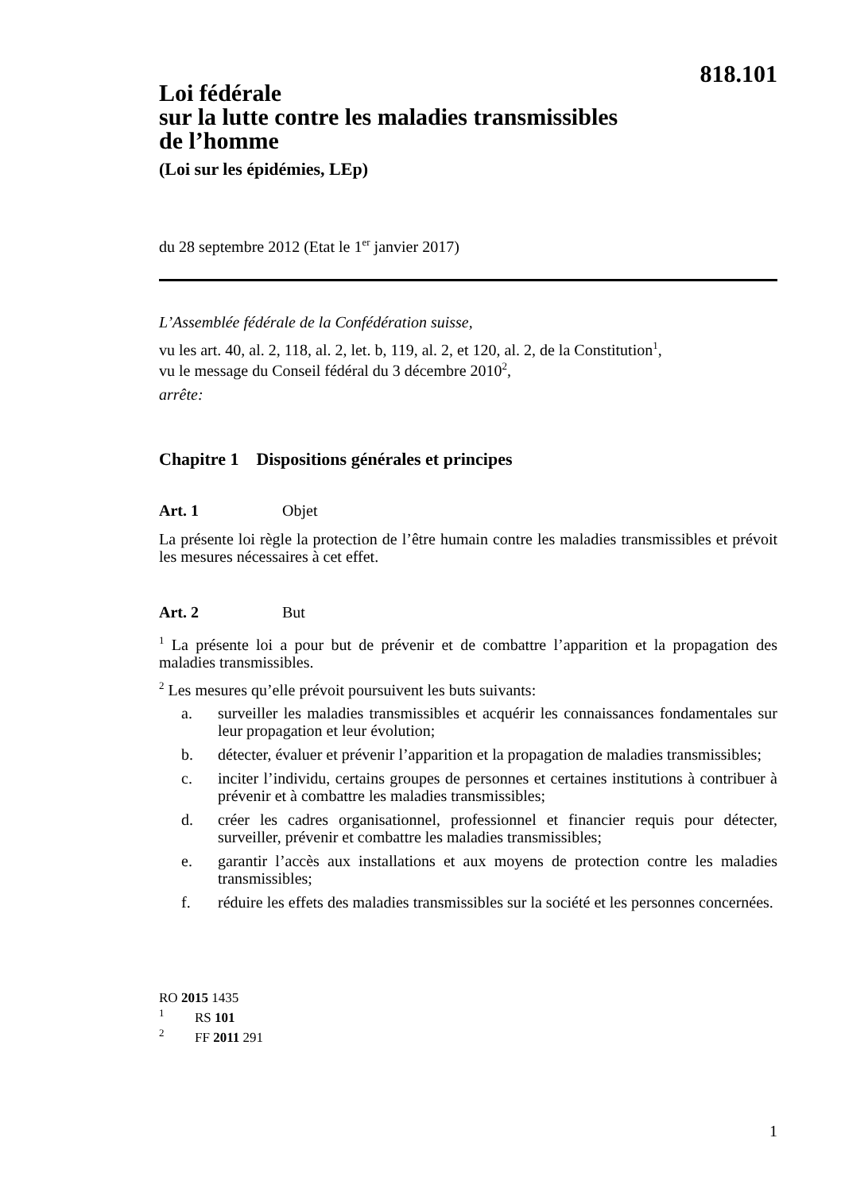818.101
Loi fédérale
sur la lutte contre les maladies transmissibles
de l’homme
(Loi sur les épidémies, LEp)
du 28 septembre 2012 (Etat le 1<sup>er</sup> janvier 2017)
L’Assemblée fédérale de la Confédération suisse,
vu les art. 40, al. 2, 118, al. 2, let. b, 119, al. 2, et 120, al. 2, de la Constitution<sup>1</sup>,
vu le message du Conseil fédéral du 3 décembre 2010<sup>2</sup>,
arrête:
Chapitre 1 Dispositions générales et principes
Art. 1 Objet
La présente loi règle la protection de l’être humain contre les maladies transmissibles et prévoit les mesures nécessaires à cet effet.
Art. 2 But
<sup>1</sup> La présente loi a pour but de prévenir et de combattre l’apparition et la propagation des maladies transmissibles.
<sup>2</sup> Les mesures qu’elle prévoit poursuivent les buts suivants:
a. surveiller les maladies transmissibles et acquérir les connaissances fondamentales sur leur propagation et leur évolution;
b. détecter, évaluer et prévenir l’apparition et la propagation de maladies transmissibles;
c. inciter l’individu, certains groupes de personnes et certaines institutions à contribuer à prévenir et à combattre les maladies transmissibles;
d. créer les cadres organisationnel, professionnel et financier requis pour détecter, surveiller, prévenir et combattre les maladies transmissibles;
e. garantir l’accès aux installations et aux moyens de protection contre les maladies transmissibles;
f. réduire les effets des maladies transmissibles sur la société et les personnes concernées.
RO 2015 1435
<sup>1</sup> RS 101
<sup>2</sup> FF 2011 291
1